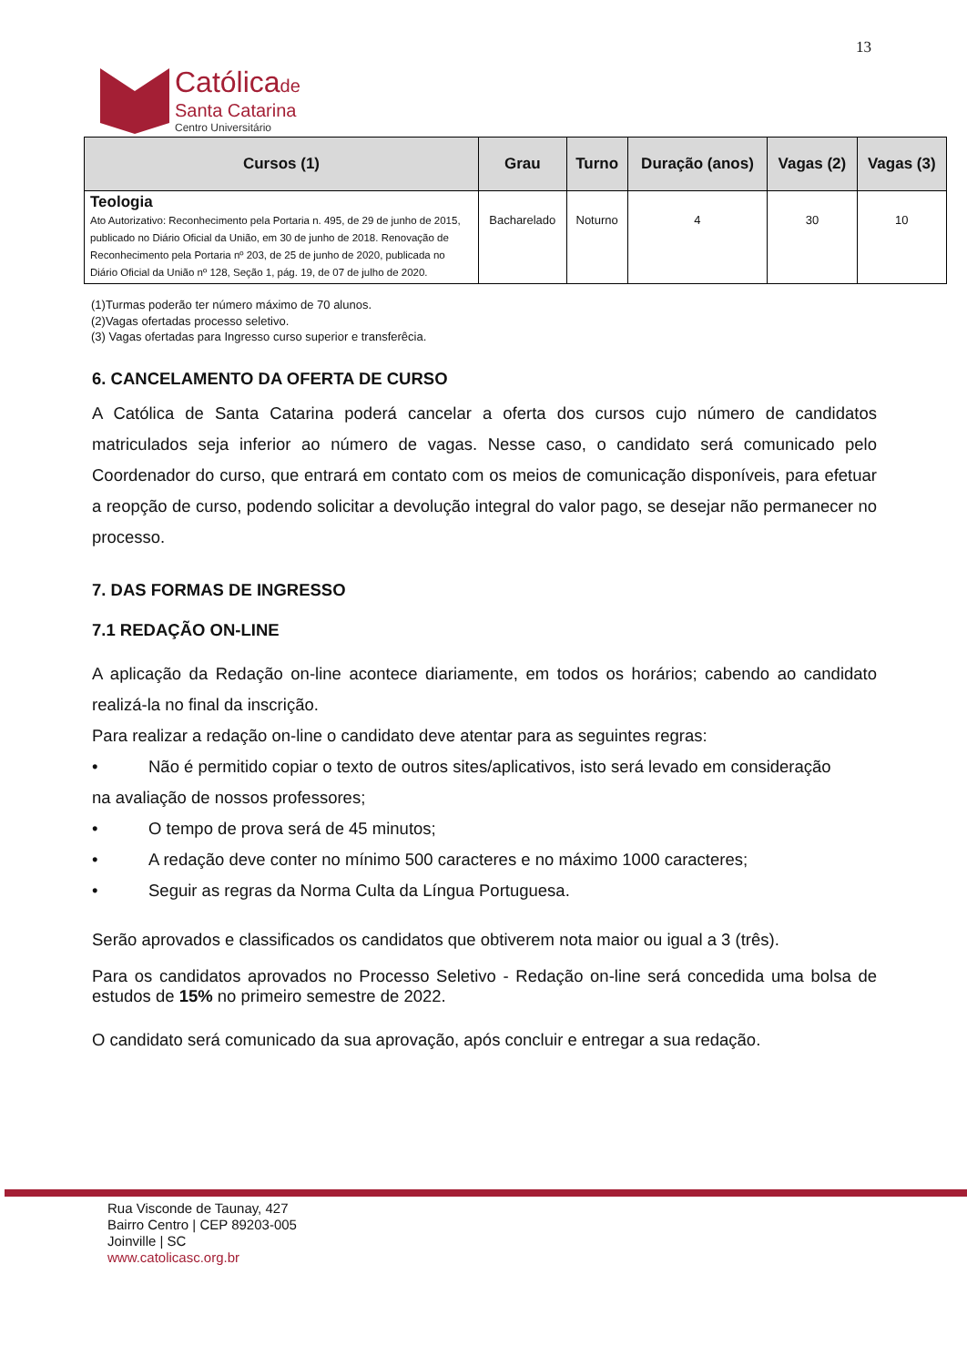13
Católicade
Santa Catarina
Centro Universitário
| Cursos (1) | Grau | Turno | Duração (anos) | Vagas (2) | Vagas (3) |
| --- | --- | --- | --- | --- | --- |
| Teologia Ato Autorizativo: Reconhecimento pela Portaria n. 495, de 29 de junho de 2015, publicado no Diário Oficial da União, em 30 de junho de 2018. Renovação de Reconhecimento pela Portaria nº 203, de 25 de junho de 2020, publicada no Diário Oficial da União nº 128, Seção 1, pág. 19, de 07 de julho de 2020. | Bacharelado | Noturno | 4 | 30 | 10 |
(1)Turmas poderão ter número máximo de 70 alunos.
(2)Vagas ofertadas processo seletivo.
(3) Vagas ofertadas para Ingresso curso superior e transferêcia.
6. CANCELAMENTO DA OFERTA DE CURSO
A Católica de Santa Catarina poderá cancelar a oferta dos cursos cujo número de candidatos matriculados seja inferior ao número de vagas. Nesse caso, o candidato será comunicado pelo Coordenador do curso, que entrará em contato com os meios de comunicação disponíveis, para efetuar a reopção de curso, podendo solicitar a devolução integral do valor pago, se desejar não permanecer no processo.
7. DAS FORMAS DE INGRESSO
7.1 REDAÇÃO ON-LINE
A aplicação da Redação on-line acontece diariamente, em todos os horários; cabendo ao candidato realizá-la no final da inscrição.
Para realizar a redação on-line o candidato deve atentar para as seguintes regras:
• Não é permitido copiar o texto de outros sites/aplicativos, isto será levado em consideração
na avaliação de nossos professores;
• O tempo de prova será de 45 minutos;
• A redação deve conter no mínimo 500 caracteres e no máximo 1000 caracteres;
• Seguir as regras da Norma Culta da Língua Portuguesa.
Serão aprovados e classificados os candidatos que obtiverem nota maior ou igual a 3 (três).
Para os candidatos aprovados no Processo Seletivo - Redação on-line será concedida uma bolsa de estudos de 15% no primeiro semestre de 2022.
O candidato será comunicado da sua aprovação, após concluir e entregar a sua redação.
Rua Visconde de Taunay, 427
Bairro Centro | CEP 89203-005
Joinville | SC
www.catolicasc.org.br